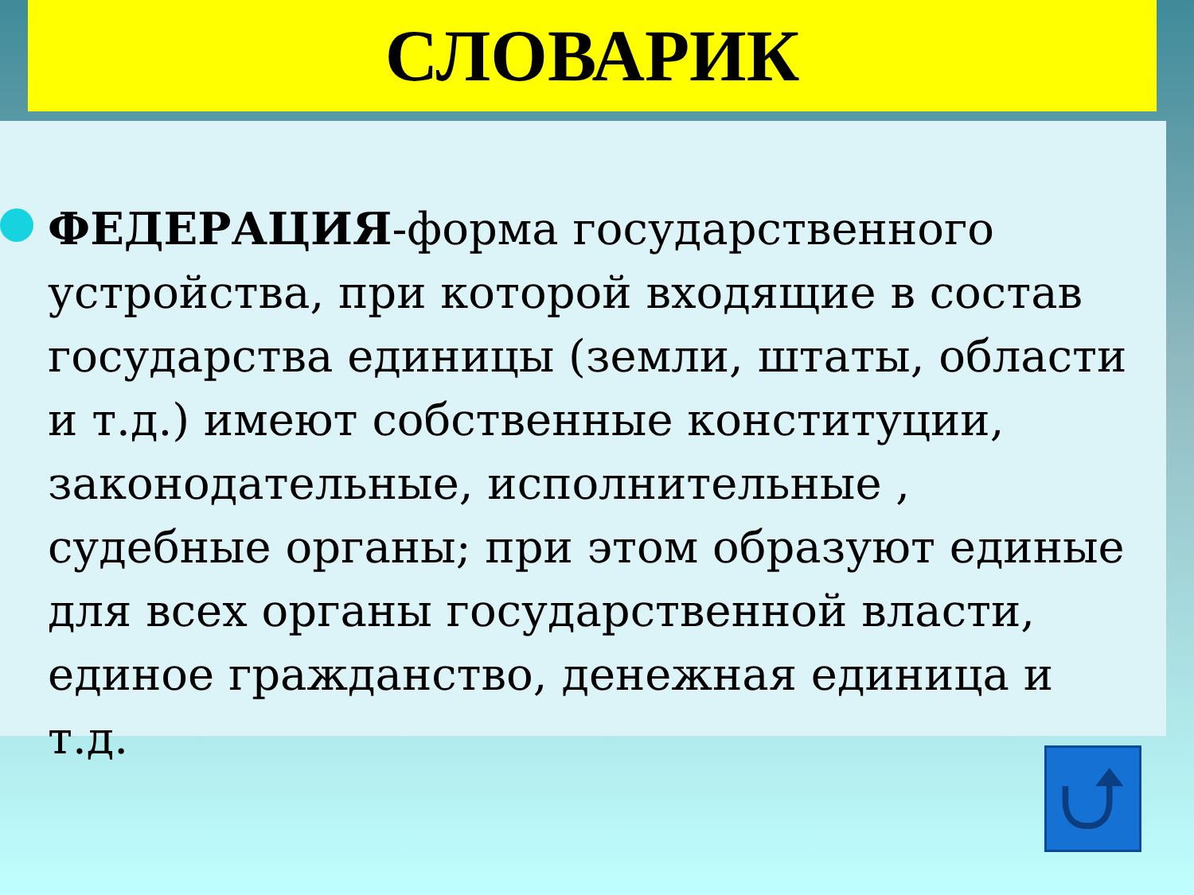СЛОВАРИК
ФЕДЕРАЦИЯ-форма государственного устройства, при которой входящие в состав государства единицы (земли, штаты, области и т.д.) имеют собственные конституции, законодательные, исполнительные , судебные органы; при этом образуют единые для всех органы государственной власти, единое гражданство, денежная единица и т.д.
⮍